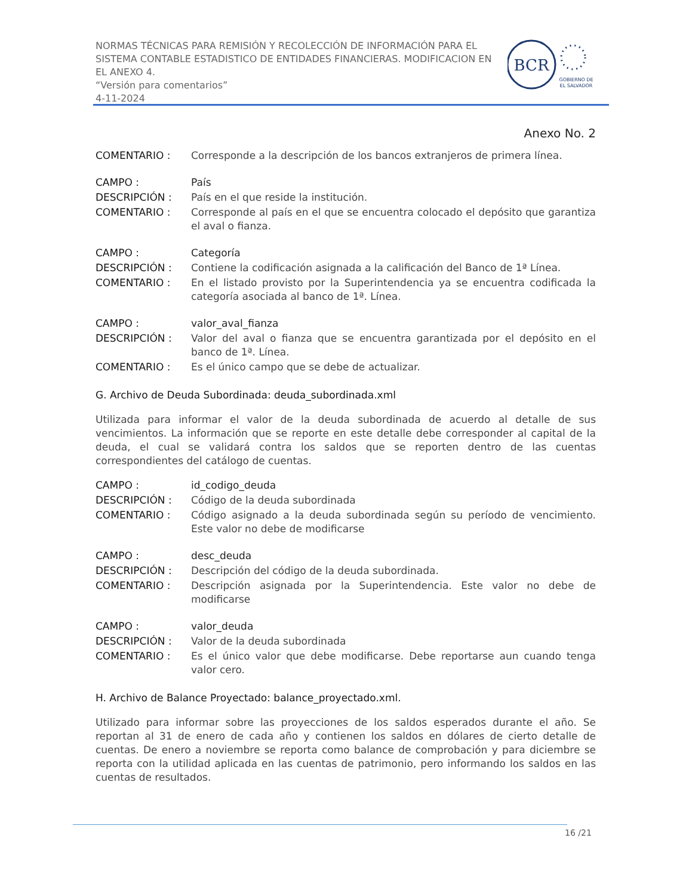NORMAS TÉCNICAS PARA REMISIÓN Y RECOLECCIÓN DE INFORMACIÓN PARA EL SISTEMA CONTABLE ESTADISTICO DE ENTIDADES FINANCIERAS. MODIFICACION EN EL ANEXO 4.
“Versión para comentarios”
4-11-2024
BCR
GOBIERNO DE
EL SALVADOR
Anexo No. 2
COMENTARIO : Corresponde a la descripción de los bancos extranjeros de primera línea.
CAMPO : País
DESCRIPCIÓN : País en el que reside la institución.
COMENTARIO : Corresponde al país en el que se encuentra colocado el depósito que garantiza el aval o fianza.
CAMPO : Categoría
DESCRIPCIÓN : Contiene la codificación asignada a la calificación del Banco de 1ª Línea.
COMENTARIO : En el listado provisto por la Superintendencia ya se encuentra codificada la categoría asociada al banco de 1ª. Línea.
CAMPO : valor_aval_fianza
DESCRIPCIÓN : Valor del aval o fianza que se encuentra garantizada por el depósito en el banco de 1ª. Línea.
COMENTARIO : Es el único campo que se debe de actualizar.
G. Archivo de Deuda Subordinada: deuda_subordinada.xml
Utilizada para informar el valor de la deuda subordinada de acuerdo al detalle de sus vencimientos. La información que se reporte en este detalle debe corresponder al capital de la deuda, el cual se validará contra los saldos que se reporten dentro de las cuentas correspondientes del catálogo de cuentas.
CAMPO : id_codigo_deuda
DESCRIPCIÓN : Código de la deuda subordinada
COMENTARIO : Código asignado a la deuda subordinada según su período de vencimiento. Este valor no debe de modificarse
CAMPO : desc_deuda
DESCRIPCIÓN : Descripción del código de la deuda subordinada.
COMENTARIO : Descripción asignada por la Superintendencia. Este valor no debe de modificarse
CAMPO : valor_deuda
DESCRIPCIÓN : Valor de la deuda subordinada
COMENTARIO : Es el único valor que debe modificarse. Debe reportarse aun cuando tenga valor cero.
H. Archivo de Balance Proyectado: balance_proyectado.xml.
Utilizado para informar sobre las proyecciones de los saldos esperados durante el año. Se reportan al 31 de enero de cada año y contienen los saldos en dólares de cierto detalle de cuentas. De enero a noviembre se reporta como balance de comprobación y para diciembre se reporta con la utilidad aplicada en las cuentas de patrimonio, pero informando los saldos en las cuentas de resultados.
16 /21